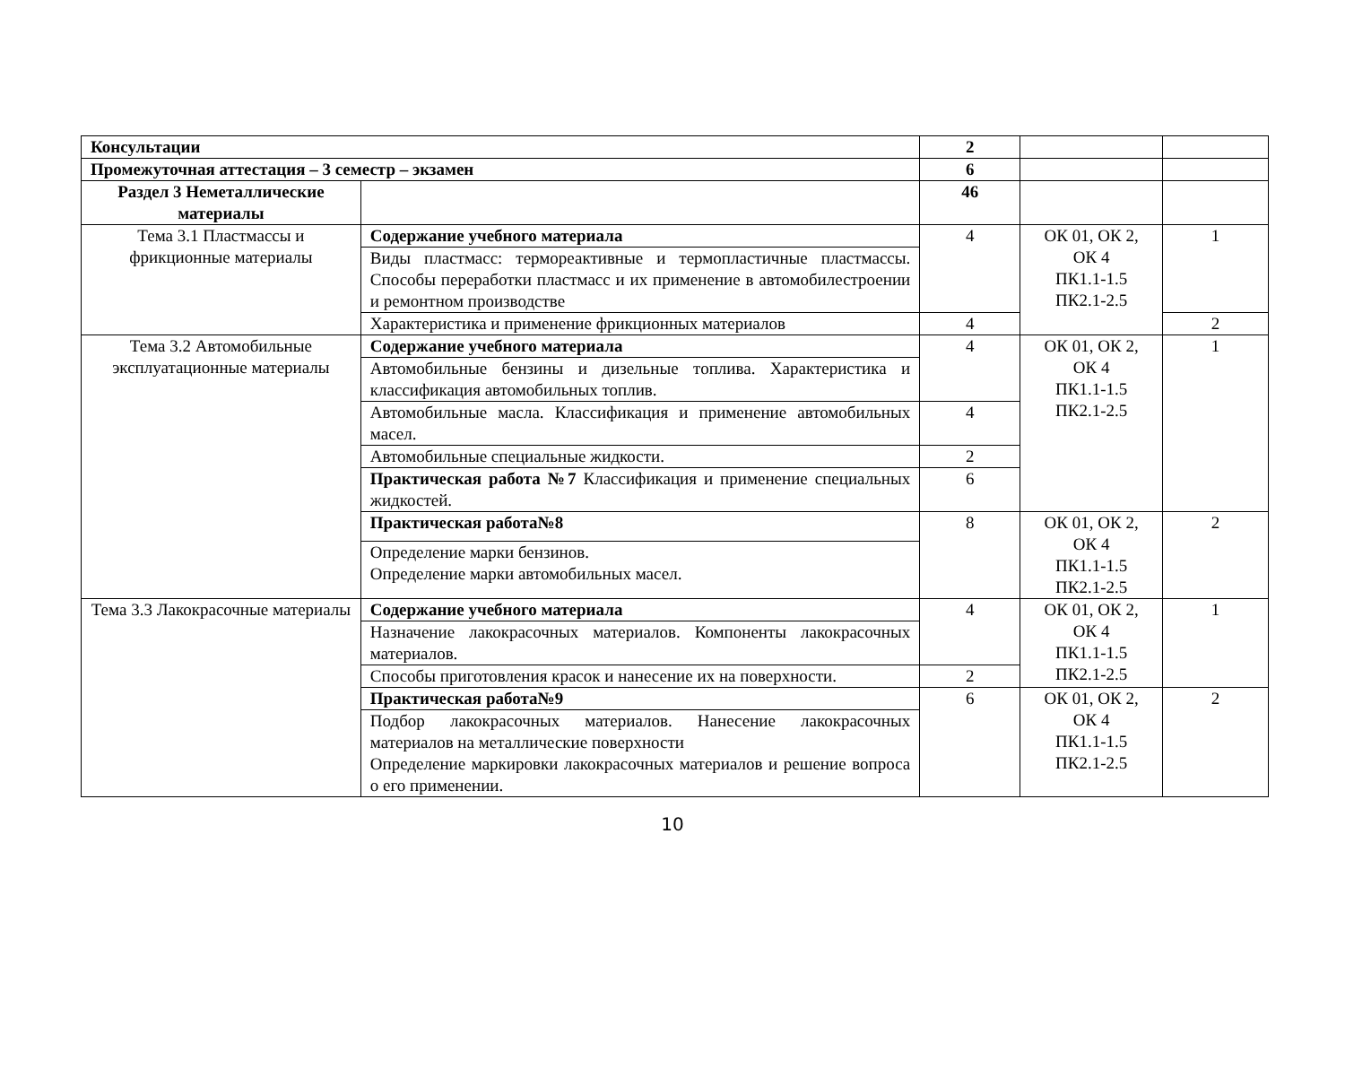| Консультации | | 2 | | |
| Промежуточная аттестация – 3 семестр – экзамен | | 6 | | |
| Раздел 3 Неметаллические материалы | | 46 | | |
| Тема 3.1 Пластмассы и фрикционные материалы | Содержание учебного материала | 4 | ОК 01, ОК 2, ОК 4 ПК1.1-1.5 ПК2.1-2.5 | 1 |
| | Виды пластмасс: термореактивные и термопластичные пластмассы. Способы переработки пластмасс и их применение в автомобилестроении и ремонтном производстве | | | |
| | Характеристика и применение фрикционных материалов | 4 | | 2 |
| Тема 3.2 Автомобильные эксплуатационные материалы | Содержание учебного материала | 4 | ОК 01, ОК 2, ОК 4 ПК1.1-1.5 ПК2.1-2.5 | 1 |
| | Автомобильные бензины и дизельные топлива. Характеристика и классификация автомобильных топлив. | | | |
| | Автомобильные масла. Классификация и применение автомобильных масел. | 4 | | |
| | Автомобильные специальные жидкости. | 2 | | |
| | Практическая работа №7 Классификация и применение специальных жидкостей. | 6 | | |
| | Практическая работа№8 | 8 | ОК 01, ОК 2, ОК 4 ПК1.1-1.5 ПК2.1-2.5 | 2 |
| | Определение марки бензинов. Определение марки автомобильных масел. | | | |
| Тема 3.3 Лакокрасочные материалы | Содержание учебного материала | 4 | ОК 01, ОК 2, ОК 4 ПК1.1-1.5 ПК2.1-2.5 | 1 |
| | Назначение лакокрасочных материалов. Компоненты лакокрасочных материалов. | | | |
| | Способы приготовления красок и нанесение их на поверхности. | 2 | | |
| | Практическая работа№9 | 6 | ОК 01, ОК 2, ОК 4 ПК1.1-1.5 ПК2.1-2.5 | 2 |
| | Подбор лакокрасочных материалов. Нанесение лакокрасочных материалов на металлические поверхности Определение маркировки лакокрасочных материалов и решение вопроса о его применении. | | | |
10